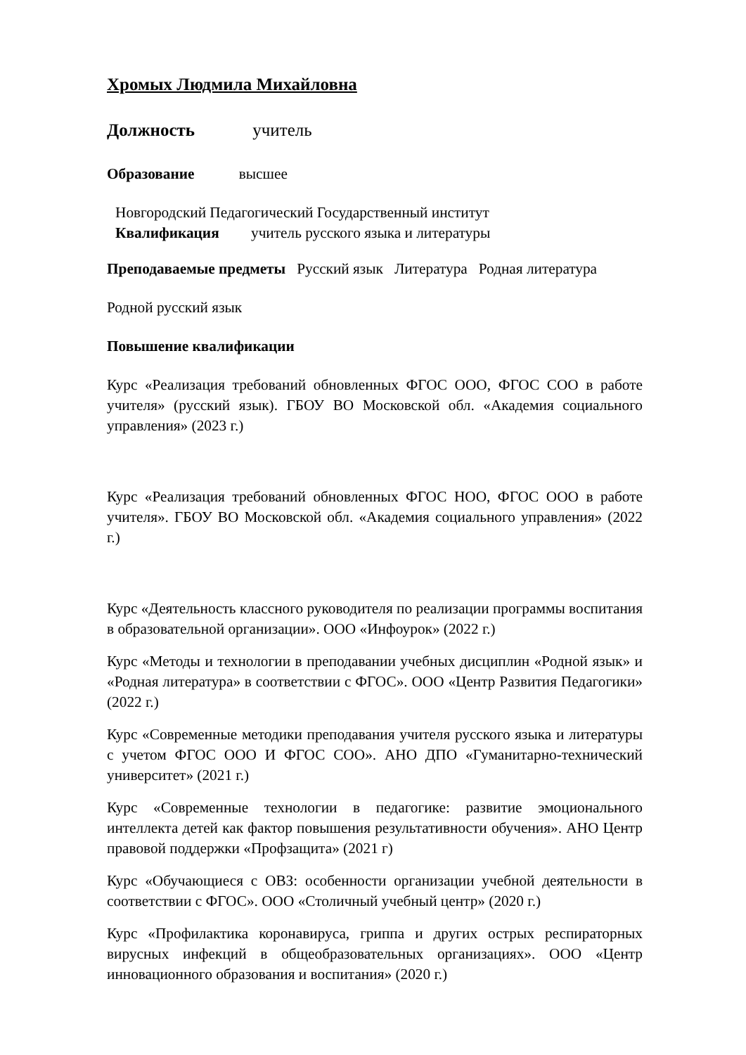Хромых Людмила Михайловна
Должность учитель
Образование высшее
Новгородский Педагогический Государственный институт
Квалификация учитель русского языка и литературы
Преподаваемые предметы Русский язык Литература Родная литература
Родной русский язык
Повышение квалификации
Курс «Реализация требований обновленных ФГОС ООО, ФГОС СОО в работе учителя» (русский язык). ГБОУ ВО Московской обл. «Академия социального управления» (2023 г.)
Курс «Реализация требований обновленных ФГОС НОО, ФГОС ООО в работе учителя». ГБОУ ВО Московской обл. «Академия социального управления» (2022 г.)
Курс «Деятельность классного руководителя по реализации программы воспитания в образовательной организации». ООО «Инфоурок» (2022 г.)
Курс «Методы и технологии в преподавании учебных дисциплин «Родной язык» и «Родная литература» в соответствии с ФГОС». ООО «Центр Развития Педагогики» (2022 г.)
Курс «Современные методики преподавания учителя русского языка и литературы с учетом ФГОС ООО И ФГОС СОО». АНО ДПО «Гуманитарно-технический университет» (2021 г.)
Курс «Современные технологии в педагогике: развитие эмоционального интеллекта детей как фактор повышения результативности обучения». АНО Центр правовой поддержки «Профзащита» (2021 г)
Курс «Обучающиеся с ОВЗ: особенности организации учебной деятельности в соответствии с ФГОС». ООО «Столичный учебный центр» (2020 г.)
Курс «Профилактика коронавируса, гриппа и других острых респираторных вирусных инфекций в общеобразовательных организациях». ООО «Центр инновационного образования и воспитания» (2020 г.)